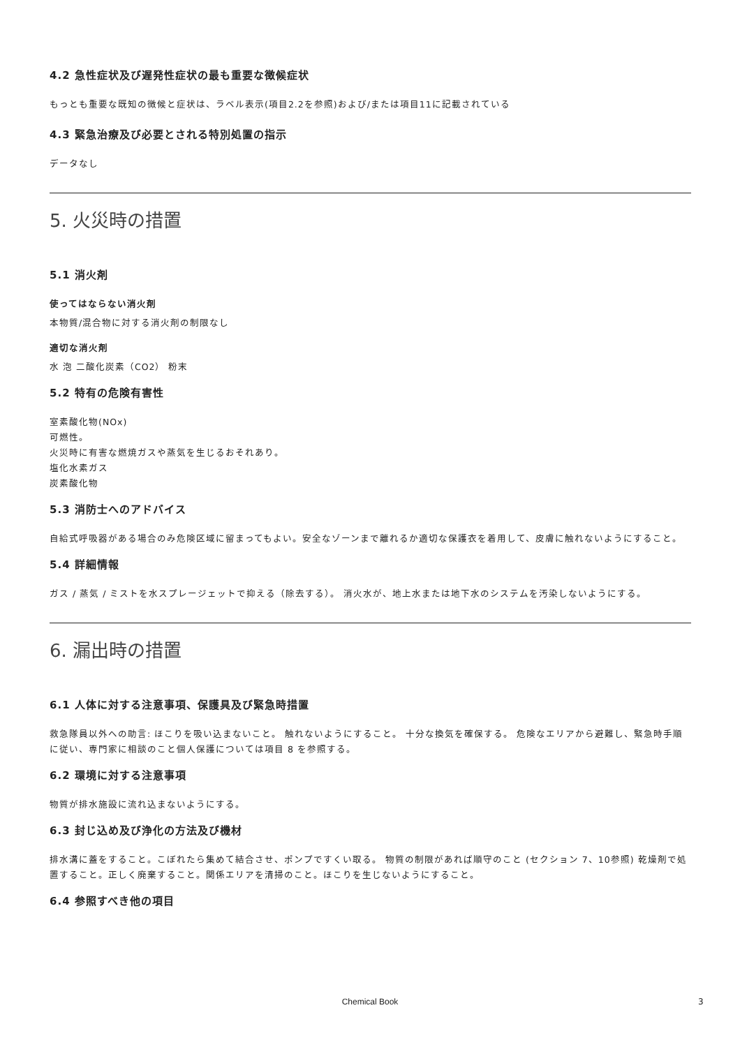4.2 急性症状及び遅発性症状の最も重要な徴候症状
もっとも重要な既知の徴候と症状は、ラベル表示(項目2.2を参照)および/または項目11に記載されている
4.3 緊急治療及び必要とされる特別処置の指示
データなし
5. 火災時の措置
5.1 消火剤
使ってはならない消火剤
本物質/混合物に対する消火剤の制限なし
適切な消火剤
水 泡 二酸化炭素（CO2） 粉末
5.2 特有の危険有害性
室素酸化物(NOx)
可燃性。
火災時に有害な燃焼ガスや蒸気を生じるおそれあり。
塩化水素ガス
炭素酸化物
5.3 消防士へのアドバイス
自給式呼吸器がある場合のみ危険区域に留まってもよい。安全なゾーンまで離れるか適切な保護衣を着用して、皮膚に触れないようにすること。
5.4 詳細情報
ガス / 蒸気 / ミストを水スプレージェットで抑える（除去する）。 消火水が、地上水または地下水のシステムを汚染しないようにする。
6. 漏出時の措置
6.1 人体に対する注意事項、保護具及び緊急時措置
救急隊員以外への助言: ほこりを吸い込まないこと。 触れないようにすること。 十分な換気を確保する。 危険なエリアから避難し、緊急時手順に従い、専門家に相談のこと個人保護については項目 8 を参照する。
6.2 環境に対する注意事項
物質が排水施設に流れ込まないようにする。
6.3 封じ込め及び浄化の方法及び機材
排水溝に蓋をすること。こぼれたら集めて結合させ、ポンプですくい取る。 物質の制限があれば順守のこと (セクション 7、10参照) 乾燥剤で処置すること。正しく廃棄すること。関係エリアを清掃のこと。ほこりを生じないようにすること。
6.4 参照すべき他の項目
Chemical Book 3